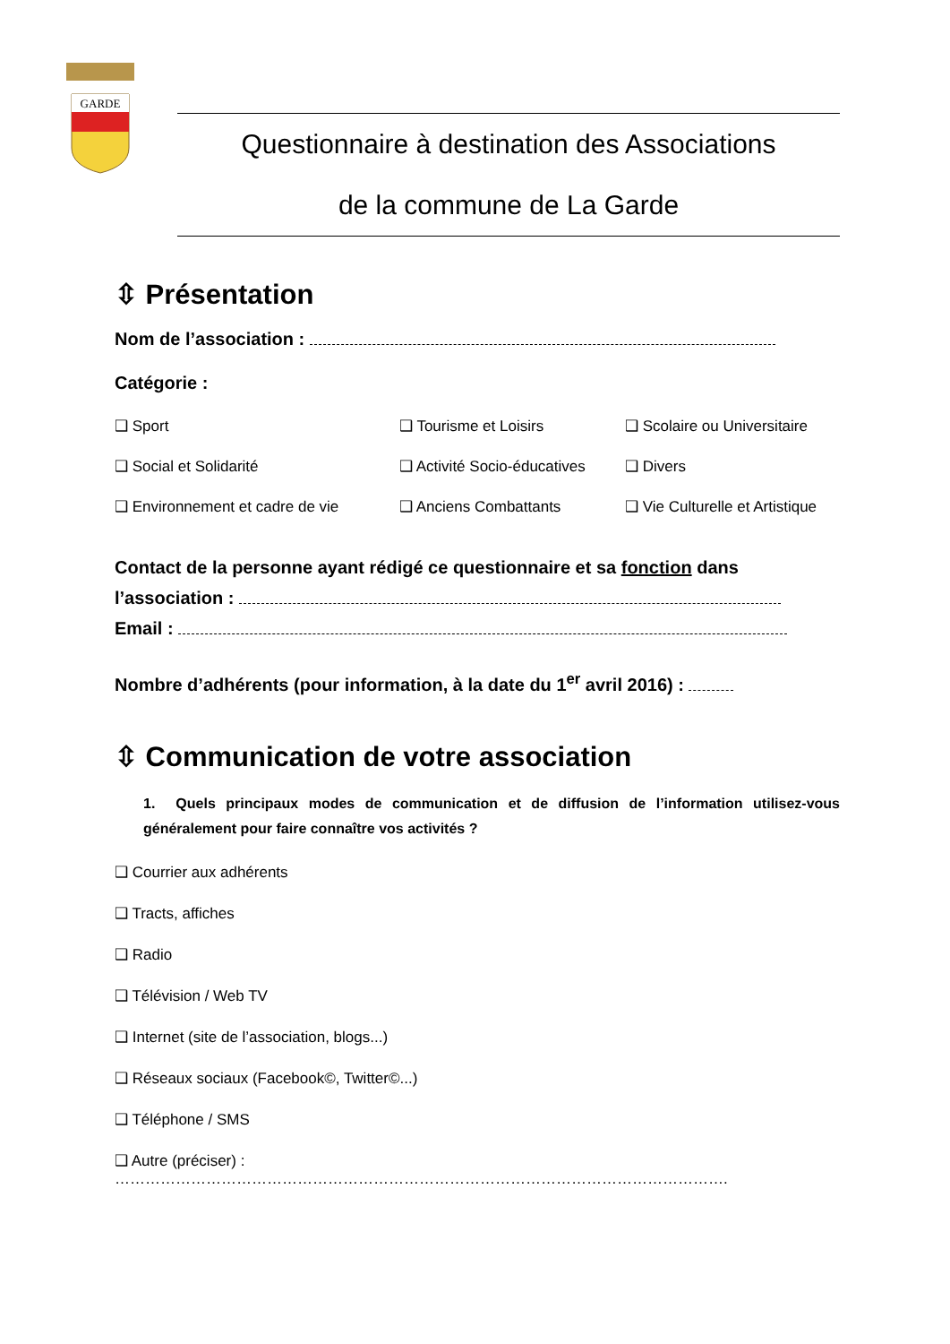GARDE
Questionnaire à destination des Associations
de la commune de La Garde
⇳ Présentation
Nom de l’association :
Catégorie :
❑ Sport
❑ Tourisme et Loisirs
❑ Scolaire ou Universitaire
❑ Social et Solidarité
❑ Activité Socio-éducatives
❑ Divers
❑ Environnement et cadre de vie
❑ Anciens Combattants
❑ Vie Culturelle et Artistique
Contact de la personne ayant rédigé ce questionnaire et sa fonction dans l’association :
Email :
Nombre d’adhérents (pour information, à la date du 1<sup>er</sup> avril 2016) :
⇳ Communication de votre association
1. Quels principaux modes de communication et de diffusion de l’information utilisez-vous généralement pour faire connaître vos activités ?
❑ Courrier aux adhérents
❑ Tracts, affiches
❑ Radio
❑ Télévision / Web TV
❑ Internet (site de l’association, blogs...)
❑ Réseaux sociaux (Facebook©, Twitter©...)
❑ Téléphone / SMS
❑ Autre (préciser) : ………………………………………………………………………………………………………….